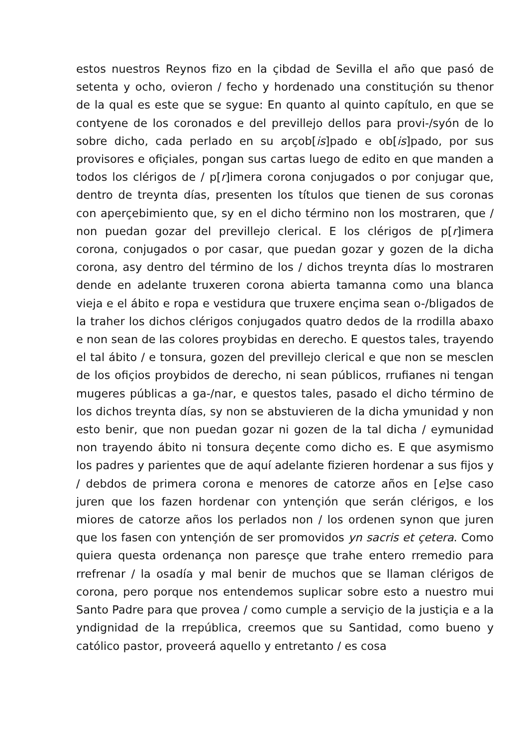estos nuestros Reynos fizo en la çibdad de Sevilla el año que pasó de setenta y ocho, ovieron / fecho y hordenado una constituçión su thenor de la qual es este que se sygue: En quanto al quinto capítulo, en que se contyene de los coronados e del previllejo dellos para provi-/syón de lo sobre dicho, cada perlado en su arçob[is]pado e ob[is]pado, por sus provisores e ofiçiales, pongan sus cartas luego de edito en que manden a todos los clérigos de / p[r]imera corona conjugados o por conjugar que, dentro de treynta días, presenten los títulos que tienen de sus coronas con aperçebimiento que, sy en el dicho término non los mostraren, que / non puedan gozar del previllejo clerical. E los clérigos de p[r]imera corona, conjugados o por casar, que puedan gozar y gozen de la dicha corona, asy dentro del término de los / dichos treynta días lo mostraren dende en adelante truxeren corona abierta tamanna como una blanca vieja e el ábito e ropa e vestidura que truxere ençima sean o-/bligados de la traher los dichos clérigos conjugados quatro dedos de la rrodilla abaxo e non sean de las colores proybidas en derecho. E questos tales, trayendo el tal ábito / e tonsura, gozen del previllejo clerical e que non se mesclen de los ofiçios proybidos de derecho, ni sean públicos, rrufianes ni tengan mugeres públicas a ga-/nar, e questos tales, pasado el dicho término de los dichos treynta días, sy non se abstuvieren de la dicha ymunidad y non esto benir, que non puedan gozar ni gozen de la tal dicha / eymunidad non trayendo ábito ni tonsura deçente como dicho es. E que asymismo los padres y parientes que de aquí adelante fizieren hordenar a sus fijos y / debdos de primera corona e menores de catorze años en [e]se caso juren que los fazen hordenar con yntençión que serán clérigos, e los miores de catorze años los perlados non / los ordenen synon que juren que los fasen con yntençión de ser promovidos yn sacris et çetera. Como quiera questa ordenança non paresçe que trahe entero rremedio para rrefrenar / la osadía y mal benir de muchos que se llaman clérigos de corona, pero porque nos entendemos suplicar sobre esto a nuestro mui Santo Padre para que provea / como cumple a serviçio de la justiçia e a la yndignidad de la rrepública, creemos que su Santidad, como bueno y católico pastor, proveerá aquello y entretanto / es cosa